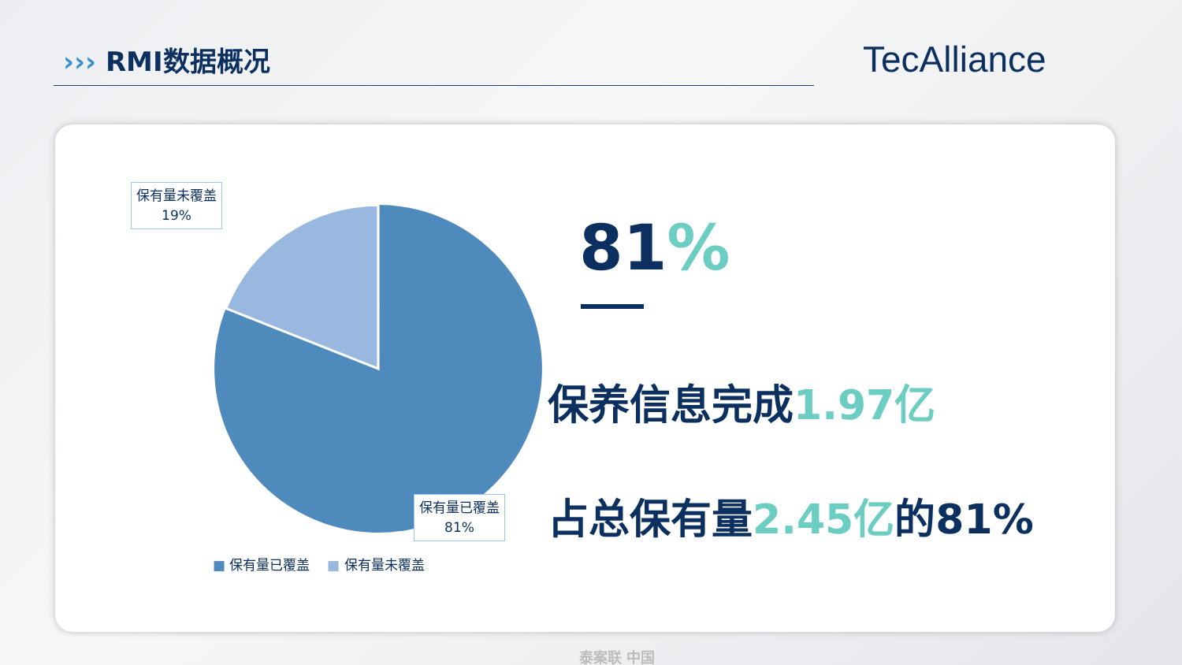››› RMI数据概况 TecAlliance
保有量未覆盖
19%
保有量已覆盖
81%
■ 保有量已覆盖 ■ 保有量未覆盖
81%
保养信息完成1.97亿
占总保有量2.45亿的81%
泰案联 中国